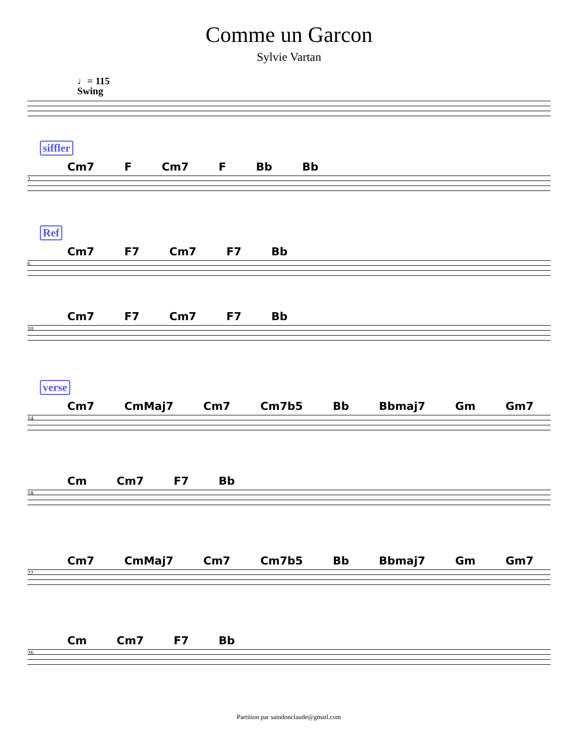Comme un Garcon
Sylvie Vartan
♩= 115
Swing
siffler
Cm7 F Cm7 F Bb Bb
2
Ref
Cm7 F7 Cm7 F7 Bb
6
Cm7 F7 Cm7 F7 Bb
10
verse
Cm7 CmMaj7 Cm7 Cm7b5 Bb Bbmaj7 Gm Gm7
14
Cm Cm7 F7 Bb
18
Cm7 CmMaj7 Cm7 Cm7b5 Bb Bbmaj7 Gm Gm7
22
Cm Cm7 F7 Bb
26
Partition par saindonclaude@gmail.com